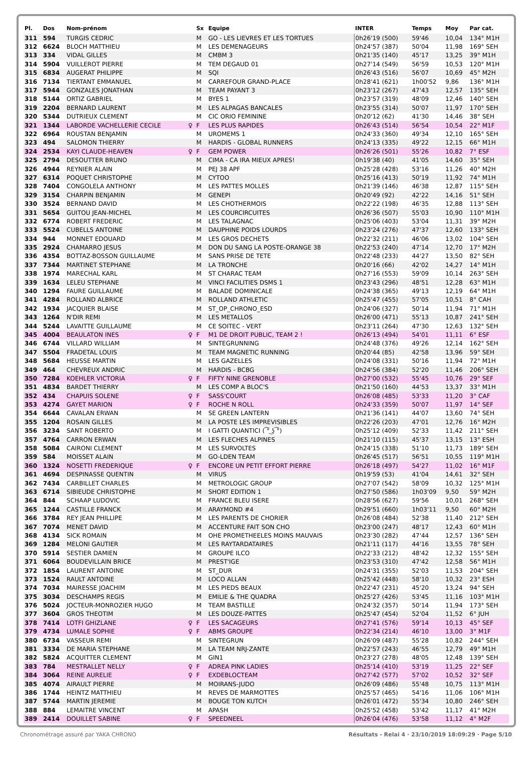| Pl. | Dos | Nom-prénom | | Sx | Equipe | INTER | Temps | Moy | Par cat. |
| --- | --- | --- | --- | --- | --- | --- | --- | --- | --- |
| 311 | 594 | TURGIS CEDRIC | | M | GO - LES LIEVRES ET LES TORTUES | 0h26'19 (500) | 59'46 | 10,04 | 134° M1H |
| 312 | 6624 | BLOCH MATTHIEU | | M | LES DEMENAGEURS | 0h24'57 (387) | 50'04 | 11,98 | 169° SEH |
| 313 | 334 | VIDAL GILLES | | M | CMBM 3 | 0h21'35 (140) | 45'17 | 13,25 | 39° M1H |
| 314 | 5904 | VUILLEROT PIERRE | | M | TEM DEGAUD 01 | 0h27'14 (549) | 56'59 | 10,53 | 120° M1H |
| 315 | 6834 | AUGERAT PHILIPPE | | M | SQI | 0h26'43 (516) | 56'07 | 10,69 | 45° M2H |
| 316 | 7134 | TIERTANT EMMANUEL | | M | CARREFOUR GRAND-PLACE | 0h28'41 (621) | 1h00'52 | 9,86 | 136° M1H |
| 317 | 5944 | GONZALES JONATHAN | | M | TEAM PAYANT 3 | 0h23'12 (267) | 47'43 | 12,57 | 135° SEH |
| 318 | 5144 | ORTIZ GABRIEL | | M | BYES 1 | 0h23'57 (319) | 48'09 | 12,46 | 140° SEH |
| 319 | 2204 | BERNARD LAURENT | | M | LES ALPAGAS BANCALES | 0h23'55 (314) | 50'07 | 11,97 | 170° SEH |
| 320 | 5344 | DUTRIEUX CLEMENT | | M | CIC ORIO FEMININE | 0h20'12 (62) | 41'30 | 14,46 | 38° SEH |
| 321 | 1344 | LABORDE VACHELLERIE CECILE | ♀ | F | LES PLUS RAPIDES | 0h26'43 (514) | 56'54 | 10,54 | 22° M1F |
| 322 | 6964 | ROUSTAN BENJAMIN | | M | UROMEMS 1 | 0h24'33 (360) | 49'34 | 12,10 | 165° SEH |
| 323 | 494 | SALOMON THIERRY | | M | HARDIS - GLOBAL RUNNERS | 0h24'13 (335) | 49'22 | 12,15 | 66° M1H |
| 324 | 2534 | KAYI CLAUDE-HEAVEN | ♀ | F | GEM POWER | 0h26'26 (501) | 55'26 | 10,82 | 7° ESF |
| 325 | 2794 | DESOUTTER BRUNO | | M | CIMA - CA IRA MIEUX APRES! | 0h19'38 (40) | 41'05 | 14,60 | 35° SEH |
| 326 | 4944 | REYNIER ALAIN | | M | PEJ 38 APF | 0h25'28 (428) | 53'16 | 11,26 | 40° M2H |
| 327 | 6314 | POQUET CHRISTOPHE | | M | CYTOO | 0h25'16 (413) | 50'19 | 11,92 | 74° M1H |
| 328 | 7404 | CONGOLELA ANTHONY | | M | LES PATTES MOLLES | 0h21'39 (146) | 46'38 | 12,87 | 115° SEH |
| 329 | 3154 | CHARPIN BENJAMIN | | M | GENEPI | 0h20'49 (92) | 42'22 | 14,16 | 51° SEH |
| 330 | 3524 | BERNAND DAVID | | M | LES CHOTHERMOIS | 0h22'22 (198) | 46'35 | 12,88 | 113° SEH |
| 331 | 5654 | GUITOU JEAN-MICHEL | | M | LES COURCIRCUITES | 0h26'36 (507) | 55'03 | 10,90 | 110° M1H |
| 332 | 6774 | ROBERT FREDERIC | | M | LES TALAGNAC | 0h25'06 (403) | 53'04 | 11,31 | 39° M2H |
| 333 | 5524 | CUBELLS ANTOINE | | M | DAUPHINE POIDS LOURDS | 0h23'24 (276) | 47'37 | 12,60 | 133° SEH |
| 334 | 944 | MONNET EDOUARD | | M | LES GROS DECHETS | 0h22'32 (211) | 46'06 | 13,02 | 104° SEH |
| 335 | 2924 | CHAMARRO JESUS | | M | DON DU SANG LA POSTE-ORANGE 38 | 0h22'53 (240) | 47'14 | 12,70 | 17° M2H |
| 336 | 4354 | BOTTAZ-BOSSON GUILLAUME | | M | SANS PRISE DE TETE | 0h22'48 (233) | 44'27 | 13,50 | 82° SEH |
| 337 | 7344 | MARTINET STEPHANE | | M | LA TRONCHE | 0h20'16 (66) | 42'02 | 14,27 | 14° M1H |
| 338 | 1974 | MARECHAL KARL | | M | ST CHARAC TEAM | 0h27'16 (553) | 59'09 | 10,14 | 263° SEH |
| 339 | 1634 | LELEU STEPHANE | | M | VINCI FACILITIES DSMS 1 | 0h23'43 (296) | 48'51 | 12,28 | 63° M1H |
| 340 | 1294 | FAURE GUILLAUME | | M | BALADE DOMINICALE | 0h24'38 (365) | 49'13 | 12,19 | 64° M1H |
| 341 | 4284 | ROLLAND ALBRICE | | M | ROLLAND ATHLETIC | 0h25'47 (455) | 57'05 | 10,51 | 8° CAH |
| 342 | 1934 | JACQUIER BLAISE | | M | ST_OP_CHRONO_ESD | 0h24'06 (327) | 50'14 | 11,94 | 71° M1H |
| 343 | 1264 | N'DIR REMI | | M | LES METALLOS | 0h26'00 (471) | 55'13 | 10,87 | 241° SEH |
| 344 | 5244 | LAVAITTE GUILLAUME | | M | CE SOITEC - VERT | 0h23'11 (264) | 47'30 | 12,63 | 132° SEH |
| 345 | 4004 | BEAULATON INES | ♀ | F | M1 DE DROIT PUBLIC, TEAM 2 ! | 0h26'13 (494) | 54'01 | 11,11 | 6° ESF |
| 346 | 6744 | VILLARD WILLIAM | | M | SINTEGRUNNING | 0h24'48 (376) | 49'26 | 12,14 | 162° SEH |
| 347 | 5504 | FRADETAL LOUIS | | M | TEAM MAGNETIC RUNNING | 0h20'44 (85) | 42'58 | 13,96 | 59° SEH |
| 348 | 5684 | HEUSSE MARTIN | | M | LES GAZELLES | 0h24'08 (331) | 50'16 | 11,94 | 72° M1H |
| 349 | 464 | CHEVREUX ANDRIC | | M | HARDIS - BCBG | 0h24'56 (384) | 52'20 | 11,46 | 206° SEH |
| 350 | 7284 | KOEHLER VICTORIA | ♀ | F | FIFTY NINE GRENOBLE | 0h27'00 (532) | 55'45 | 10,76 | 29° SEF |
| 351 | 4834 | BARDET THIERRY | | M | LES COMP A BLOC'S | 0h21'50 (160) | 44'53 | 13,37 | 33° M1H |
| 352 | 434 | CHAPUIS SOLENE | ♀ | F | SASS'COURT | 0h26'08 (485) | 53'33 | 11,20 | 3° CAF |
| 353 | 4274 | GAYET MARION | ♀ | F | ROCHE N ROLL | 0h24'33 (359) | 50'07 | 11,97 | 14° SEF |
| 354 | 6644 | CAVALAN ERWAN | | M | SE GREEN LANTERN | 0h21'36 (141) | 44'07 | 13,60 | 74° SEH |
| 355 | 1204 | ROSAIN GILLES | | M | LA POSTE LES IMPREVISIBLES | 0h22'26 (203) | 47'01 | 12,76 | 16° M2H |
| 356 | 3234 | SANT ROBERTO | | M | I GATTI QUANTICI ( ͡° ͜ʖ ͡°) | 0h25'12 (409) | 52'33 | 11,42 | 211° SEH |
| 357 | 4764 | CARRON ERWAN | | M | LES FLECHES ALPINES | 0h21'10 (115) | 45'37 | 13,15 | 13° ESH |
| 358 | 5084 | CAIRONI CLEMENT | | M | LES SURVOLTES | 0h24'15 (338) | 51'10 | 11,73 | 189° SEH |
| 359 | 584 | MOISSET ALAIN | | M | GO-LDEN TEAM | 0h26'45 (517) | 56'51 | 10,55 | 119° M1H |
| 360 | 1324 | NOSETTI FREDERIQUE | ♀ | F | ENCORE UN PETIT EFFORT PIERRE | 0h26'18 (497) | 54'27 | 11,02 | 16° M1F |
| 361 | 4694 | DESPINASSE QUENTIN | | M | VIRUS | 0h19'59 (53) | 41'04 | 14,61 | 32° SEH |
| 362 | 7434 | CARBILLET CHARLES | | M | METROLOGIC GROUP | 0h27'07 (542) | 58'09 | 10,32 | 125° M1H |
| 363 | 6714 | SIBIEUDE CHRISTOPHE | | M | SHORT EDITION 1 | 0h27'50 (586) | 1h03'09 | 9,50 | 59° M2H |
| 364 | 844 | SCHAAP LUDOVIC | | M | FRANCE BLEU ISERE | 0h28'56 (627) | 59'56 | 10,01 | 268° SEH |
| 365 | 1244 | CASTILLE FRANCK | | M | ARAYMOND #4 | 0h29'51 (660) | 1h03'11 | 9,50 | 60° M2H |
| 366 | 3784 | REY JEAN PHILLIPE | | M | LES PARENTS DE CHORIER | 0h26'08 (484) | 52'38 | 11,40 | 212° SEH |
| 367 | 7074 | MENET DAVID | | M | ACCENTURE FAIT SON CHO | 0h23'00 (247) | 48'17 | 12,43 | 60° M1H |
| 368 | 4134 | SICK ROMAIN | | M | OHE PROMETHEELES MOINS MAUVAIS | 0h23'30 (282) | 47'44 | 12,57 | 136° SEH |
| 369 | 1284 | MELONI GAUTIER | | M | LES RAYTARDATAIRES | 0h21'11 (117) | 44'16 | 13,55 | 78° SEH |
| 370 | 5914 | SESTIER DAMIEN | | M | GROUPE ILCO | 0h22'33 (212) | 48'42 | 12,32 | 155° SEH |
| 371 | 6064 | BOUDEVILLAIN BRICE | | M | PREST'IGE | 0h23'53 (310) | 47'42 | 12,58 | 56° M1H |
| 372 | 1854 | LAURENT ANTOINE | | M | ST_DUR | 0h24'31 (355) | 52'03 | 11,53 | 204° SEH |
| 373 | 1524 | RAULT ANTOINE | | M | LOCO ALLAN | 0h25'42 (448) | 58'10 | 10,32 | 23° ESH |
| 374 | 7034 | MAIRESSE JOACHIM | | M | LES PIEDS BEAUX | 0h22'47 (231) | 45'20 | 13,24 | 94° SEH |
| 375 | 3034 | DESCHAMPS REGIS | | M | EMILIE & THE QUADRA | 0h25'27 (426) | 53'45 | 11,16 | 103° M1H |
| 376 | 5024 | JOCTEUR-MONROZIER HUGO | | M | TEAM BASTILLE | 0h24'32 (357) | 50'14 | 11,94 | 173° SEH |
| 377 | 3604 | GROS THEOTIM | | M | LES DOUZE-PATTES | 0h25'47 (454) | 52'04 | 11,52 | 6° JUH |
| 378 | 7414 | LOTFI GHIZLANE | ♀ | F | LES SACAGEURS | 0h27'41 (576) | 59'14 | 10,13 | 45° SEF |
| 379 | 4734 | LUMALE SOPHIE | ♀ | F | ABMS GROUPE | 0h22'34 (214) | 46'10 | 13,00 | 3° M1F |
| 380 | 6734 | VASSEUR REMI | | M | SINTEGRUN | 0h26'09 (487) | 55'28 | 10,82 | 244° SEH |
| 381 | 3334 | DE MARIA STEPHANE | | M | LA TEAM NRJ-ZANTE | 0h22'57 (243) | 46'55 | 12,79 | 49° M1H |
| 382 | 5824 | ACQUITTER CLEMENT | | M | GIN1 | 0h23'27 (278) | 48'05 | 12,48 | 139° SEH |
| 383 | 784 | MESTRALLET NELLY | ♀ | F | ADREA PINK LADIES | 0h25'14 (410) | 53'19 | 11,25 | 22° SEF |
| 384 | 3064 | REINE AURELIE | ♀ | F | EXDEBLOCTEAM | 0h27'42 (577) | 57'02 | 10,52 | 32° SEF |
| 385 | 4074 | AIRAULT PIERRE | | M | MOIRANS-JUDO | 0h26'09 (486) | 55'48 | 10,75 | 113° M1H |
| 386 | 1744 | HEINTZ MATTHIEU | | M | REVES DE MARMOTTES | 0h25'57 (465) | 54'16 | 11,06 | 106° M1H |
| 387 | 5744 | MARTIN JEREMIE | | M | BOUGE TON KUTCH | 0h26'01 (472) | 55'34 | 10,80 | 246° SEH |
| 388 | 884 | LEMAITRE VINCENT | | M | APASH | 0h25'52 (458) | 53'42 | 11,17 | 41° M2H |
| 389 | 2414 | DOUILLET SABINE | ♀ | F | SPEEDNEEL | 0h26'04 (476) | 53'58 | 11,12 | 4° M2F |
Chronométrage assuré par YAKA CHRONO Résultats - Relai 4 · 23/10/2019 18:09:29 · Page 5/10